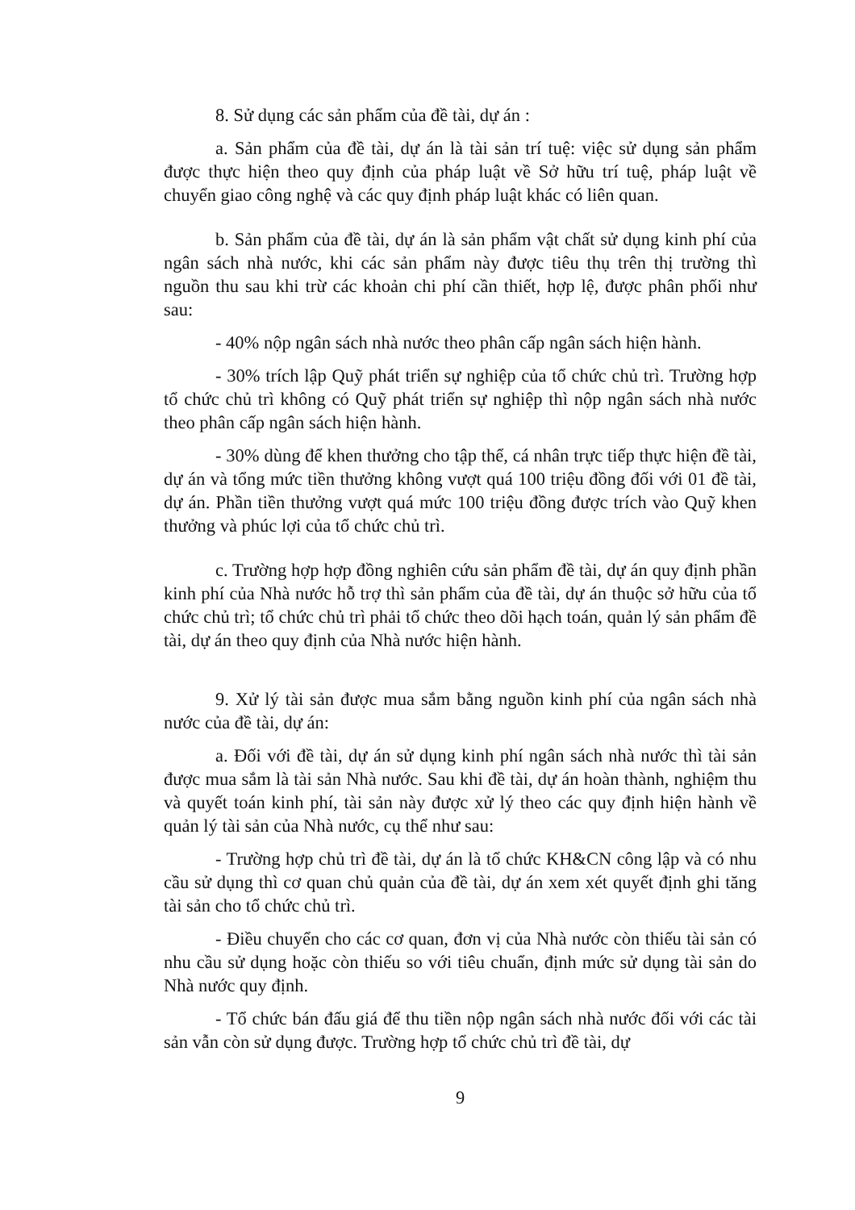8. Sử dụng các sản phẩm của đề tài, dự án :
a. Sản phẩm của đề tài, dự án là tài sản trí tuệ: việc sử dụng sản phẩm được thực hiện theo quy định của pháp luật về Sở hữu trí tuệ, pháp luật về chuyển giao công nghệ và các quy định pháp luật khác có liên quan.
b. Sản phẩm của đề tài, dự án là sản phẩm vật chất sử dụng kinh phí của ngân sách nhà nước, khi các sản phẩm này được tiêu thụ trên thị trường thì nguồn thu sau khi trừ các khoản chi phí cần thiết, hợp lệ, được phân phối như sau:
- 40% nộp ngân sách nhà nước theo phân cấp ngân sách hiện hành.
- 30% trích lập Quỹ phát triển sự nghiệp của tổ chức chủ trì. Trường hợp tổ chức chủ trì không có Quỹ phát triển sự nghiệp thì nộp ngân sách nhà nước theo phân cấp ngân sách hiện hành.
- 30% dùng để khen thưởng cho tập thể, cá nhân trực tiếp thực hiện đề tài, dự án và tổng mức tiền thưởng không vượt quá 100 triệu đồng đối với 01 đề tài, dự án. Phần tiền thưởng vượt quá mức 100 triệu đồng được trích vào Quỹ khen thưởng và phúc lợi của tổ chức chủ trì.
c. Trường hợp hợp đồng nghiên cứu sản phẩm đề tài, dự án quy định phần kinh phí của Nhà nước hỗ trợ thì sản phẩm của đề tài, dự án thuộc sở hữu của tổ chức chủ trì; tổ chức chủ trì phải tổ chức theo dõi hạch toán, quản lý sản phẩm đề tài, dự án theo quy định của Nhà nước hiện hành.
9. Xử lý tài sản được mua sắm bằng nguồn kinh phí của ngân sách nhà nước của đề tài, dự án:
a. Đối với đề tài, dự án sử dụng kinh phí ngân sách nhà nước thì tài sản được mua sắm là tài sản Nhà nước. Sau khi đề tài, dự án hoàn thành, nghiệm thu và quyết toán kinh phí, tài sản này được xử lý theo các quy định hiện hành về quản lý tài sản của Nhà nước, cụ thể như sau:
- Trường hợp chủ trì đề tài, dự án là tổ chức KH&CN công lập và có nhu cầu sử dụng thì cơ quan chủ quản của đề tài, dự án xem xét quyết định ghi tăng tài sản cho tổ chức chủ trì.
- Điều chuyển cho các cơ quan, đơn vị của Nhà nước còn thiếu tài sản có nhu cầu sử dụng hoặc còn thiếu so với tiêu chuẩn, định mức sử dụng tài sản do Nhà nước quy định.
- Tổ chức bán đấu giá để thu tiền nộp ngân sách nhà nước đối với các tài sản vẫn còn sử dụng được. Trường hợp tổ chức chủ trì đề tài, dự
9